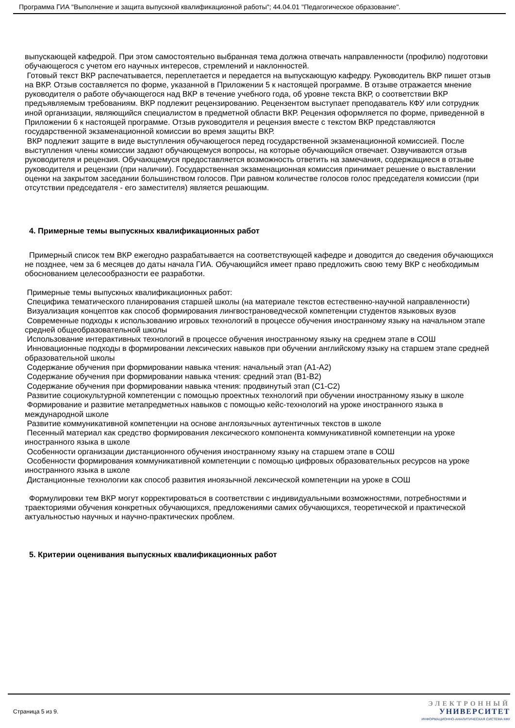Программа ГИА "Выполнение и защита выпускной квалификационной работы"; 44.04.01 "Педагогическое образование".
выпускающей кафедрой. При этом самостоятельно выбранная тема должна отвечать направленности (профилю) подготовки обучающегося с учетом его научных интересов, стремлений и наклонностей.
Готовый текст ВКР распечатывается, переплетается и передается на выпускающую кафедру. Руководитель ВКР пишет отзыв на ВКР. Отзыв составляется по форме, указанной в Приложении 5 к настоящей программе. В отзыве отражается мнение руководителя о работе обучающегося над ВКР в течение учебного года, об уровне текста ВКР, о соответствии ВКР предъявляемым требованиям. ВКР подлежит рецензированию. Рецензентом выступает преподаватель КФУ или сотрудник иной организации, являющийся специалистом в предметной области ВКР. Рецензия оформляется по форме, приведенной в Приложении 6 к настоящей программе. Отзыв руководителя и рецензия вместе с текстом ВКР представляются государственной экзаменационной комиссии во время защиты ВКР.
ВКР подлежит защите в виде выступления обучающегося перед государственной экзаменационной комиссией. После выступления члены комиссии задают обучающемуся вопросы, на которые обучающийся отвечает. Озвучиваются отзыв руководителя и рецензия. Обучающемуся предоставляется возможность ответить на замечания, содержащиеся в отзыве руководителя и рецензии (при наличии). Государственная экзаменационная комиссия принимает решение о выставлении оценки на закрытом заседании большинством голосов. При равном количестве голосов голос председателя комиссии (при отсутствии председателя - его заместителя) является решающим.
4. Примерные темы выпускных квалификационных работ
Примерный список тем ВКР ежегодно разрабатывается на соответствующей кафедре и доводится до сведения обучающихся не позднее, чем за 6 месяцев до даты начала ГИА. Обучающийся имеет право предложить свою тему ВКР с необходимым обоснованием целесообразности ее разработки.
Примерные темы выпускных квалификационных работ:
Специфика тематического планирования старшей школы (на материале текстов естественно-научной направленности)
Визуализация концептов как способ формирования лингвострановедческой компетенции студентов языковых вузов
Современные подходы к использованию игровых технологий в процессе обучения иностранному языку на начальном этапе средней общеобразовательной школы
Использование интерактивных технологий в процессе обучения иностранному языку на среднем этапе в СОШ
Инновационные подходы в формировании лексических навыков при обучении английскому языку на старшем этапе средней образовательной школы
Содержание обучения при формировании навыка чтения: начальный этап (A1-A2)
Содержание обучения при формировании навыка чтения: средний этап (B1-B2)
Содержание обучения при формировании навыка чтения: продвинутый этап (C1-C2)
Развитие социокультурной компетенции с помощью проектных технологий при обучении иностранному языку в школе
Формирование и развитие метапредметных навыков с помощью кейс-технологий на уроке иностранного языка в международной школе
Развитие коммуникативной компетенции на основе англоязычных аутентичных текстов в школе
Песенный материал как средство формирования лексического компонента коммуникативной компетенции на уроке иностранного языка в школе
Особенности организации дистанционного обучения иностранному языку на старшем этапе в СОШ
Особенности формирования коммуникативной компетенции с помощью цифровых образовательных ресурсов на уроке иностранного языка в школе
Дистанционные технологии как способ развития иноязычной лексической компетенции на уроке в СОШ
Формулировки тем ВКР могут корректироваться в соответствии с индивидуальными возможностями, потребностями и траекториями обучения конкретных обучающихся, предложениями самих обучающихся, теоретической и практической актуальностью научных и научно-практических проблем.
5. Критерии оценивания выпускных квалификационных работ
Страница 5 из 9.
ЭЛЕКТРОННЫЙ
УНИВЕРСИТЕТ
ИНФОРМАЦИОННО-АНАЛИТИЧЕСКАЯ СИСТЕМА КФУ